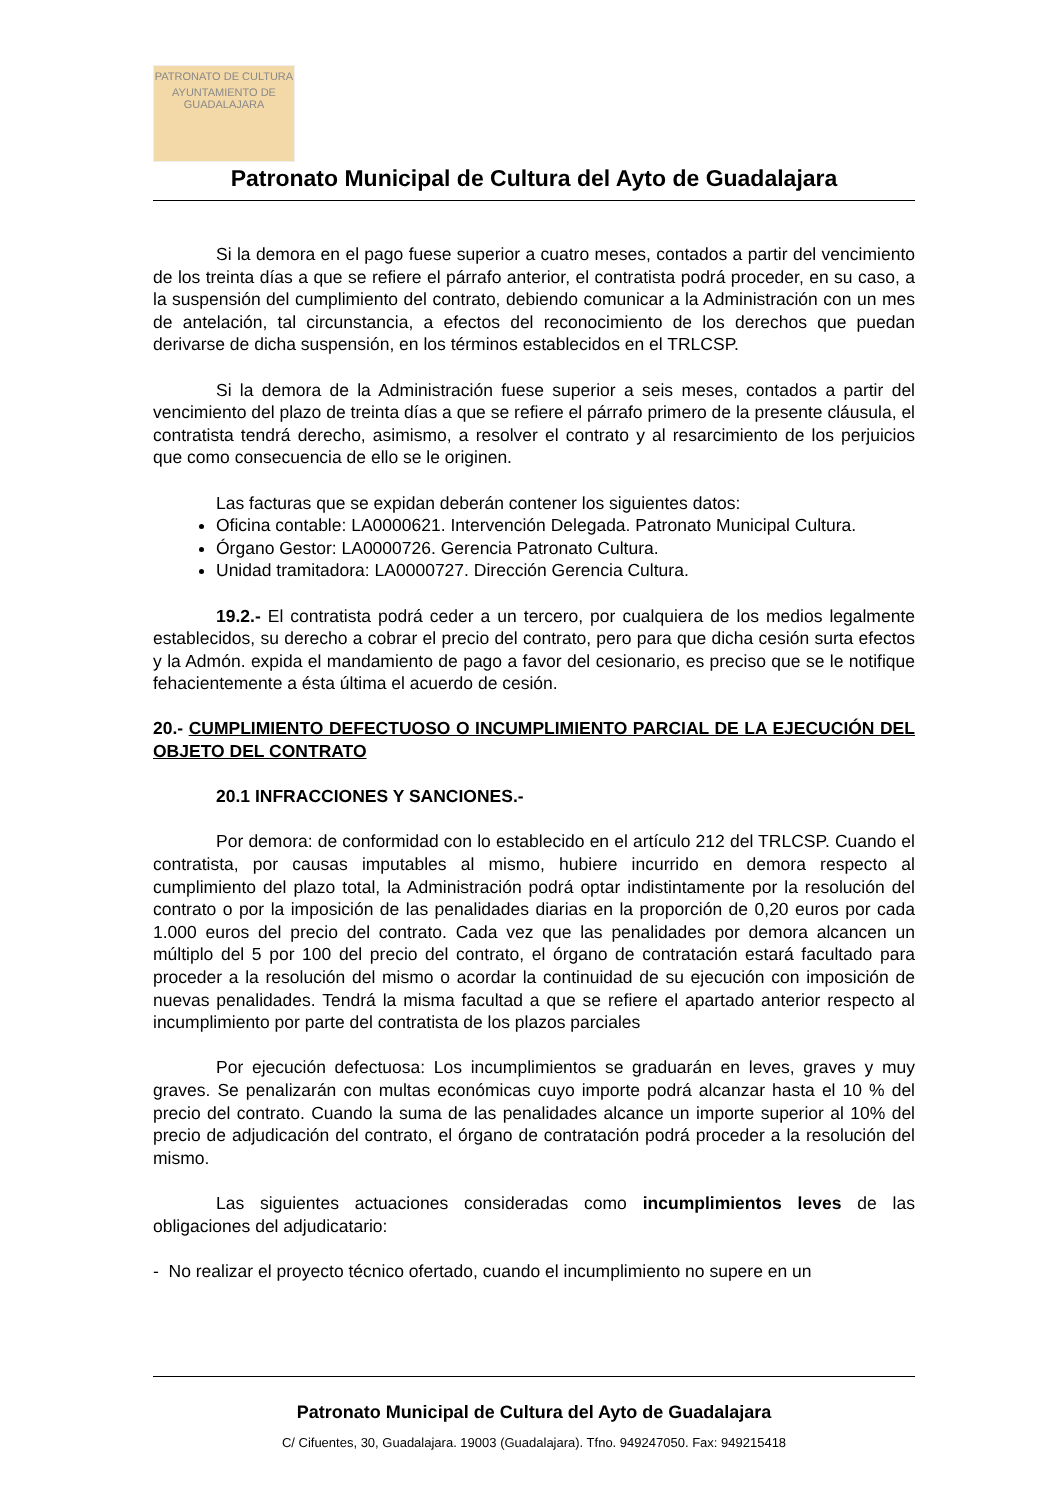PATRONATO DE CULTURA
AYUNTAMIENTO DE GUADALAJARA
Patronato Municipal de Cultura del Ayto de Guadalajara
Si la demora en el pago fuese superior a cuatro meses, contados a partir del vencimiento de los treinta días a que se refiere el párrafo anterior, el contratista podrá proceder, en su caso, a la suspensión del cumplimiento del contrato, debiendo comunicar a la Administración con un mes de antelación, tal circunstancia, a efectos del reconocimiento de los derechos que puedan derivarse de dicha suspensión, en los términos establecidos en el TRLCSP.
Si la demora de la Administración fuese superior a seis meses, contados a partir del vencimiento del plazo de treinta días a que se refiere el párrafo primero de la presente cláusula, el contratista tendrá derecho, asimismo, a resolver el contrato y al resarcimiento de los perjuicios que como consecuencia de ello se le originen.
Las facturas que se expidan deberán contener los siguientes datos:
Oficina contable: LA0000621. Intervención Delegada. Patronato Municipal Cultura.
Órgano Gestor: LA0000726. Gerencia Patronato Cultura.
Unidad tramitadora: LA0000727. Dirección Gerencia Cultura.
19.2.- El contratista podrá ceder a un tercero, por cualquiera de los medios legalmente establecidos, su derecho a cobrar el precio del contrato, pero para que dicha cesión surta efectos y la Admón. expida el mandamiento de pago a favor del cesionario, es preciso que se le notifique fehacientemente a ésta última el acuerdo de cesión.
20.- CUMPLIMIENTO DEFECTUOSO O INCUMPLIMIENTO PARCIAL DE LA EJECUCIÓN DEL OBJETO DEL CONTRATO
20.1 INFRACCIONES Y SANCIONES.-
Por demora: de conformidad con lo establecido en el artículo 212 del TRLCSP. Cuando el contratista, por causas imputables al mismo, hubiere incurrido en demora respecto al cumplimiento del plazo total, la Administración podrá optar indistintamente por la resolución del contrato o por la imposición de las penalidades diarias en la proporción de 0,20 euros por cada 1.000 euros del precio del contrato. Cada vez que las penalidades por demora alcancen un múltiplo del 5 por 100 del precio del contrato, el órgano de contratación estará facultado para proceder a la resolución del mismo o acordar la continuidad de su ejecución con imposición de nuevas penalidades. Tendrá la misma facultad a que se refiere el apartado anterior respecto al incumplimiento por parte del contratista de los plazos parciales
Por ejecución defectuosa: Los incumplimientos se graduarán en leves, graves y muy graves. Se penalizarán con multas económicas cuyo importe podrá alcanzar hasta el 10 % del precio del contrato. Cuando la suma de las penalidades alcance un importe superior al 10% del precio de adjudicación del contrato, el órgano de contratación podrá proceder a la resolución del mismo.
Las siguientes actuaciones consideradas como incumplimientos leves de las obligaciones del adjudicatario:
- No realizar el proyecto técnico ofertado, cuando el incumplimiento no supere en un
Patronato Municipal de Cultura del Ayto de Guadalajara
C/ Cifuentes, 30, Guadalajara. 19003 (Guadalajara). Tfno. 949247050. Fax: 949215418